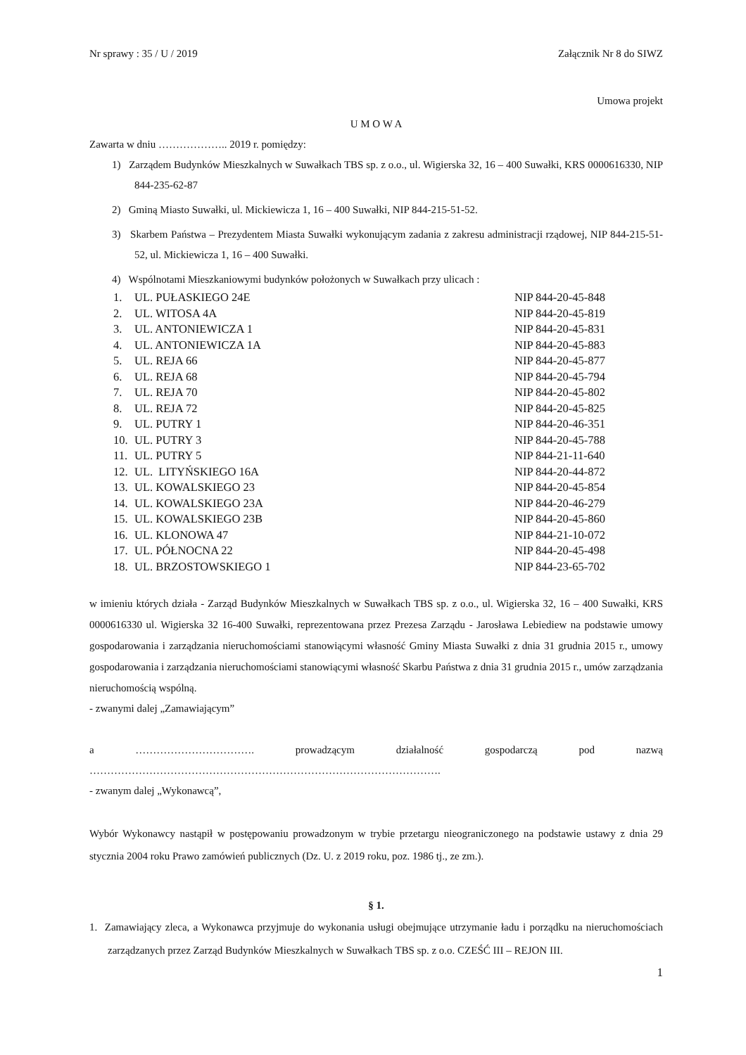Nr sprawy : 35 / U / 2019 Załącznik Nr 8 do SIWZ
Umowa projekt
U M O W A
Zawarta w dniu ……………….. 2019 r. pomiędzy:
1) Zarządem Budynków Mieszkalnych w Suwałkach TBS sp. z o.o., ul. Wigierska 32, 16 – 400 Suwałki, KRS 0000616330, NIP 844-235-62-87
2) Gminą Miasto Suwałki, ul. Mickiewicza 1, 16 – 400 Suwałki, NIP 844-215-51-52.
3) Skarbem Państwa – Prezydentem Miasta Suwałki wykonującym zadania z zakresu administracji rządowej, NIP 844-215-51-52, ul. Mickiewicza 1, 16 – 400 Suwałki.
4) Wspólnotami Mieszkaniowymi budynków położonych w Suwałkach przy ulicach :
| 1. | UL. PUŁASKIEGO 24E | NIP 844-20-45-848 |
| 2. | UL. WITOSA 4A | NIP 844-20-45-819 |
| 3. | UL. ANTONIEWICZA 1 | NIP 844-20-45-831 |
| 4. | UL. ANTONIEWICZA 1A | NIP 844-20-45-883 |
| 5. | UL. REJA 66 | NIP 844-20-45-877 |
| 6. | UL. REJA 68 | NIP 844-20-45-794 |
| 7. | UL. REJA 70 | NIP 844-20-45-802 |
| 8. | UL. REJA 72 | NIP 844-20-45-825 |
| 9. | UL. PUTRY 1 | NIP 844-20-46-351 |
| 10. | UL. PUTRY 3 | NIP 844-20-45-788 |
| 11. | UL. PUTRY 5 | NIP 844-21-11-640 |
| 12. | UL. LITYŃSKIEGO 16A | NIP 844-20-44-872 |
| 13. | UL. KOWALSKIEGO 23 | NIP 844-20-45-854 |
| 14. | UL. KOWALSKIEGO 23A | NIP 844-20-46-279 |
| 15. | UL. KOWALSKIEGO 23B | NIP 844-20-45-860 |
| 16. | UL. KLONOWA 47 | NIP 844-21-10-072 |
| 17. | UL. PÓŁNOCNA 22 | NIP 844-20-45-498 |
| 18. | UL. BRZOSTOWSKIEGO 1 | NIP 844-23-65-702 |
w imieniu których działa - Zarząd Budynków Mieszkalnych w Suwałkach TBS sp. z o.o., ul. Wigierska 32, 16 – 400 Suwałki, KRS 0000616330 ul. Wigierska 32 16-400 Suwałki, reprezentowana przez Prezesa Zarządu - Jarosława Lebiediew na podstawie umowy gospodarowania i zarządzania nieruchomościami stanowiącymi własność Gminy Miasta Suwałki z dnia 31 grudnia 2015 r., umowy gospodarowania i zarządzania nieruchomościami stanowiącymi własność Skarbu Państwa z dnia 31 grudnia 2015 r., umów zarządzania nieruchomością wspólną.
- zwanymi dalej „Zamawiającym”
a ……………………………. prowadzącym działalność gospodarczą pod nazwą
……………………………………………………………………………………….
- zwanym dalej „Wykonawcą”,
Wybór Wykonawcy nastąpił w postępowaniu prowadzonym w trybie przetargu nieograniczonego na podstawie ustawy z dnia 29 stycznia 2004 roku Prawo zamówień publicznych (Dz. U. z 2019 roku, poz. 1986 tj., ze zm.).
§ 1.
1. Zamawiający zleca, a Wykonawca przyjmuje do wykonania usługi obejmujące utrzymanie ładu i porządku na nieruchomościach zarządzanych przez Zarząd Budynków Mieszkalnych w Suwałkach TBS sp. z o.o. CZEŚĆ III – REJON III.
1